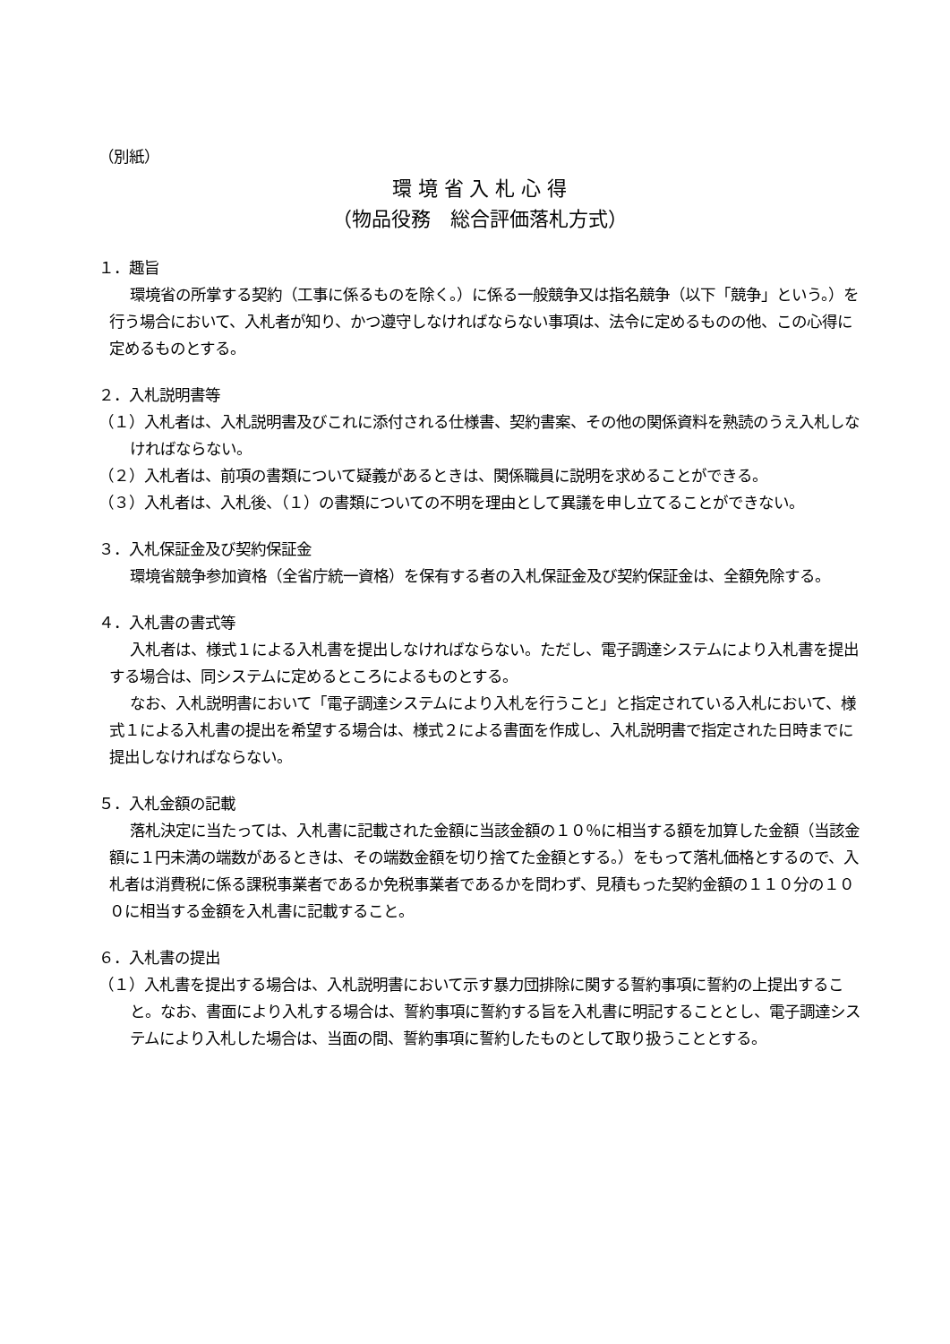（別紙）
環 境 省 入 札 心 得
（物品役務　総合評価落札方式）
１．趣旨
環境省の所掌する契約（工事に係るものを除く。）に係る一般競争又は指名競争（以下「競争」という。）を行う場合において、入札者が知り、かつ遵守しなければならない事項は、法令に定めるものの他、この心得に定めるものとする。
２．入札説明書等
（１）入札者は、入札説明書及びこれに添付される仕様書、契約書案、その他の関係資料を熟読のうえ入札しなければならない。
（２）入札者は、前項の書類について疑義があるときは、関係職員に説明を求めることができる。
（３）入札者は、入札後、（１）の書類についての不明を理由として異議を申し立てることができない。
３．入札保証金及び契約保証金
環境省競争参加資格（全省庁統一資格）を保有する者の入札保証金及び契約保証金は、全額免除する。
４．入札書の書式等
入札者は、様式１による入札書を提出しなければならない。ただし、電子調達システムにより入札書を提出する場合は、同システムに定めるところによるものとする。
なお、入札説明書において「電子調達システムにより入札を行うこと」と指定されている入札において、様式１による入札書の提出を希望する場合は、様式２による書面を作成し、入札説明書で指定された日時までに提出しなければならない。
５．入札金額の記載
落札決定に当たっては、入札書に記載された金額に当該金額の１０％に相当する額を加算した金額（当該金額に１円未満の端数があるときは、その端数金額を切り捨てた金額とする。）をもって落札価格とするので、入札者は消費税に係る課税事業者であるか免税事業者であるかを問わず、見積もった契約金額の１１０分の１００に相当する金額を入札書に記載すること。
６．入札書の提出
（１）入札書を提出する場合は、入札説明書において示す暴力団排除に関する誓約事項に誓約の上提出すること。なお、書面により入札する場合は、誓約事項に誓約する旨を入札書に明記することとし、電子調達システムにより入札した場合は、当面の間、誓約事項に誓約したものとして取り扱うこととする。